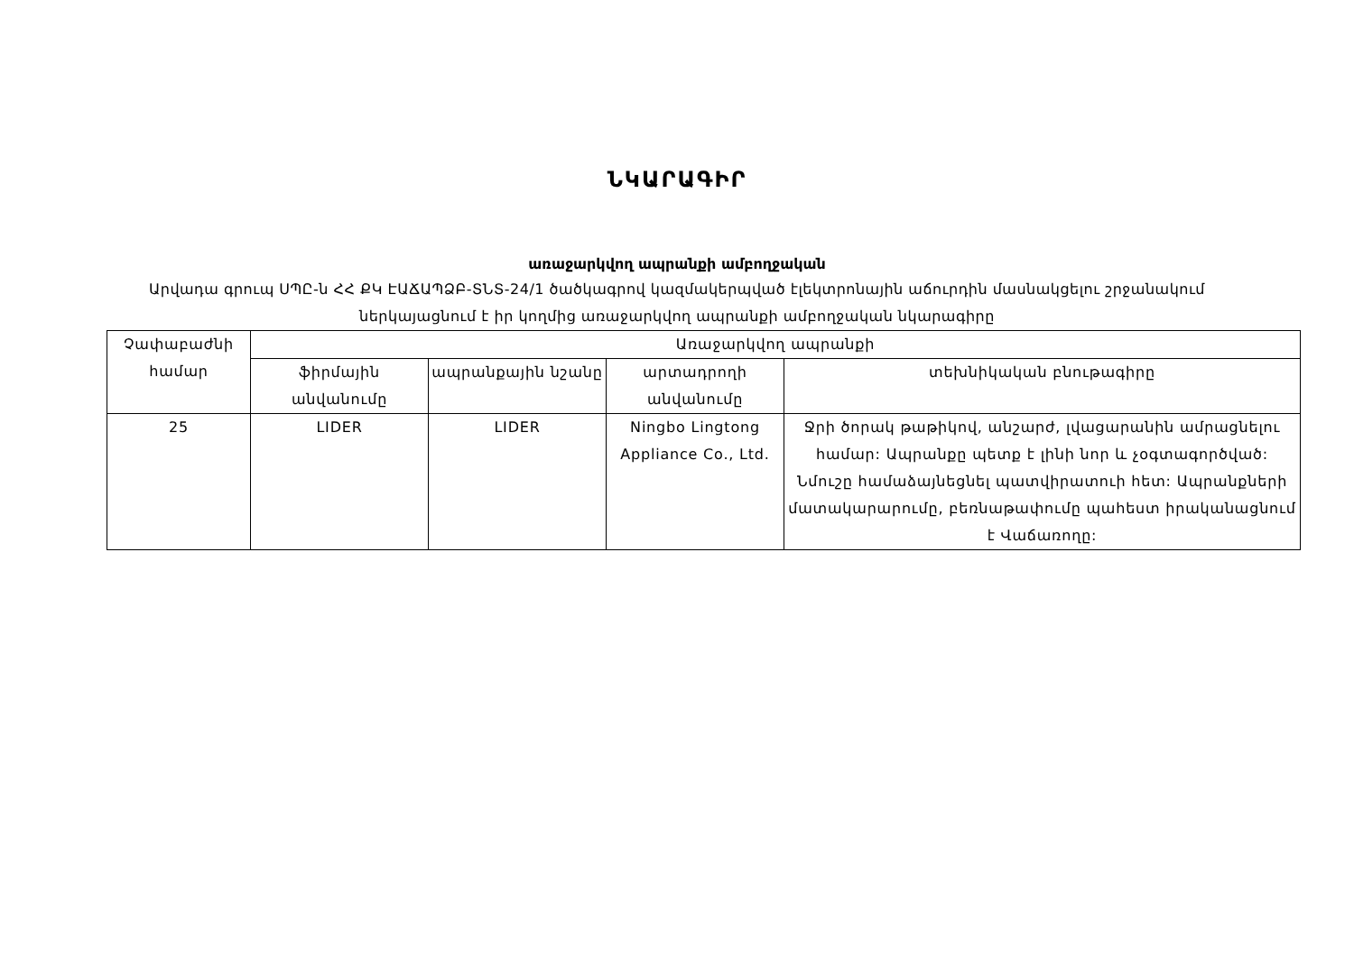ՆԿԱՐԱԳԻՐ
առաջարկվող ապրանքի ամբողջական
Արվադա գրուպ ՍՊԸ-ն ՀՀ ՔԿ ԷԱՃԱՊՁԲ-ՏՆՏ-24/1 ծածկագրով կազմակերպված էլեկտրոնային աճուրդին մասնակցելու շրջանակում ներկայացնում է իր կողմից առաջարկվող ապրանքի ամբողջական նկարագիրը
| Չափաբաժնի համար | Առաջարկվող ապրանքի | | | |
| --- | --- | --- | --- | --- |
| | ֆիրմային անվանումը | ապրանքային նշանը | արտադրողի անվանումը | տեխնիկական բնութագիրը |
| 25 | LIDER | LIDER | Ningbo Lingtong Appliance Co., Ltd. | Ջրի ծորակ թաթիկով, անշարժ, լվացարանին ամրացնելու համար: Ապրանքը պետք է լինի նոր և չօգտագործված: Նմուշը համաձայնեցնել պատվիրատուի հետ: Ապրանքների մատակարարումը, բեռնաթափումը պահեստ իրականացնում է Վաճառողը: |